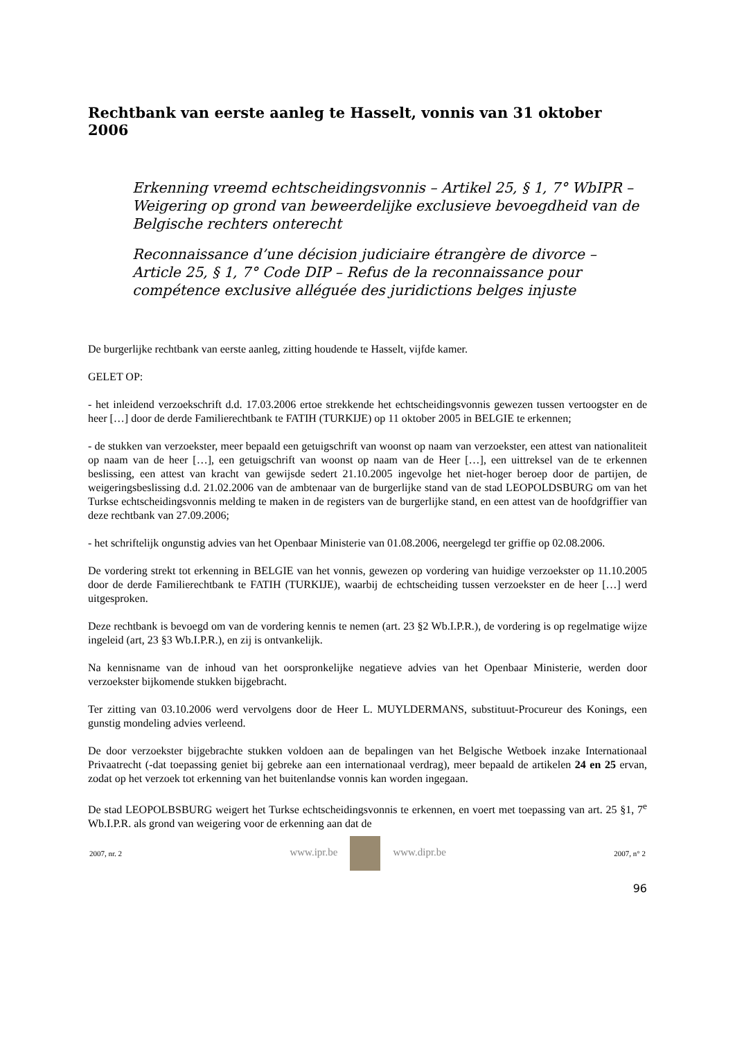Rechtbank van eerste aanleg te Hasselt, vonnis van 31 oktober 2006
Erkenning vreemd echtscheidingsvonnis – Artikel 25, § 1, 7° WbIPR – Weigering op grond van beweerdelijke exclusieve bevoegdheid van de Belgische rechters onterecht
Reconnaissance d’une décision judiciaire étrangère de divorce – Article 25, § 1, 7° Code DIP – Refus de la reconnaissance pour compétence exclusive alléguée des juridictions belges injuste
De burgerlijke rechtbank van eerste aanleg, zitting houdende te Hasselt, vijfde kamer.
GELET OP:
- het inleidend verzoekschrift d.d. 17.03.2006 ertoe strekkende het echtscheidingsvonnis gewezen tussen vertoogster en de heer […] door de derde Familierechtbank te FATIH (TURKIJE) op 11 oktober 2005 in BELGIE te erkennen;
- de stukken van verzoekster, meer bepaald een getuigschrift van woonst op naam van verzoekster, een attest van nationaliteit op naam van de heer […], een getuigschrift van woonst op naam van de Heer […], een uittreksel van de te erkennen beslissing, een attest van kracht van gewijsde sedert 21.10.2005 ingevolge het niet-hoger beroep door de partijen, de weigeringsbeslissing d.d. 21.02.2006 van de ambtenaar van de burgerlijke stand van de stad LEOPOLDSBURG om van het Turkse echtscheidingsvonnis melding te maken in de registers van de burgerlijke stand, en een attest van de hoofdgriffier van deze rechtbank van 27.09.2006;
- het schriftelijk ongunstig advies van het Openbaar Ministerie van 01.08.2006, neergelegd ter griffie op 02.08.2006.
De vordering strekt tot erkenning in BELGIE van het vonnis, gewezen op vordering van huidige verzoekster op 11.10.2005 door de derde Familierechtbank te FATIH (TURKIJE), waarbij de echtscheiding tussen verzoekster en de heer […] werd uitgesproken.
Deze rechtbank is bevoegd om van de vordering kennis te nemen (art. 23 §2 Wb.I.P.R.), de vordering is op regelmatige wijze ingeleid (art, 23 §3 Wb.I.P.R.), en zij is ontvankelijk.
Na kennisname van de inhoud van het oorspronkelijke negatieve advies van het Openbaar Ministerie, werden door verzoekster bijkomende stukken bijgebracht.
Ter zitting van 03.10.2006 werd vervolgens door de Heer L. MUYLDERMANS, substituut-Procureur des Konings, een gunstig mondeling advies verleend.
De door verzoekster bijgebrachte stukken voldoen aan de bepalingen van het Belgische Wetboek inzake Internationaal Privaatrecht (-dat toepassing geniet bij gebreke aan een internationaal verdrag), meer bepaald de artikelen 24 en 25 ervan, zodat op het verzoek tot erkenning van het buitenlandse vonnis kan worden ingegaan.
De stad LEOPOLBSBURG weigert het Turkse echtscheidingsvonnis te erkennen, en voert met toepassing van art. 25 §1, 7<sup>e</sup> Wb.I.P.R. als grond van weigering voor de erkenning aan dat de
2007, nr. 2 www.ipr.be www.dipr.be 2007, n° 2
96